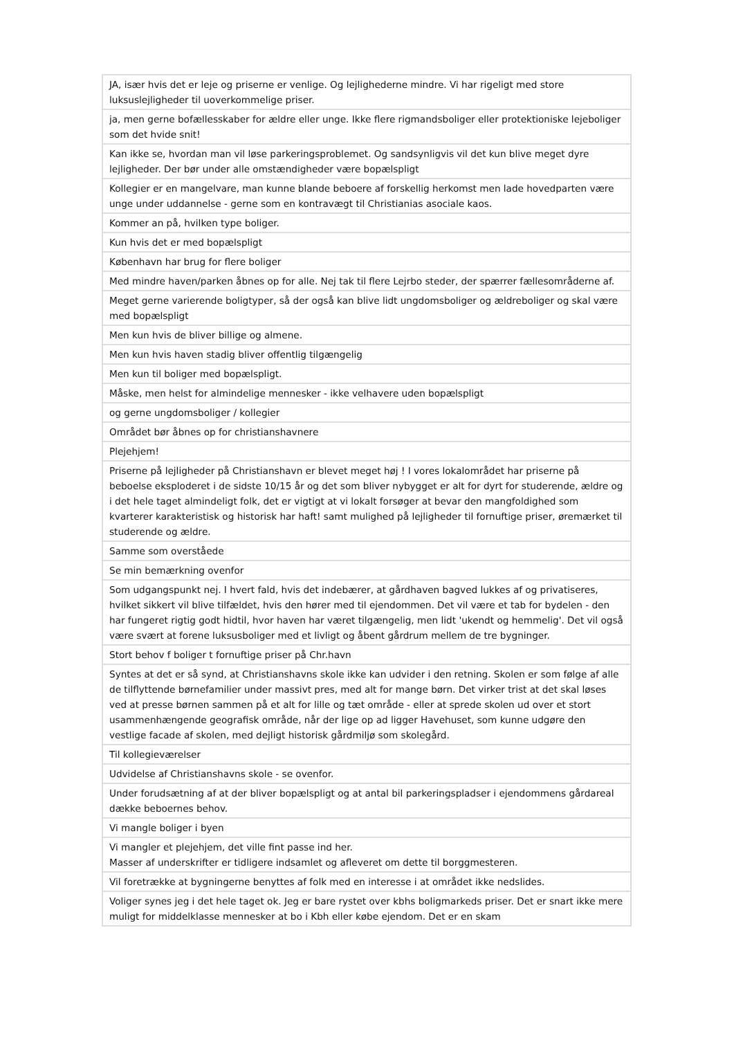| JA, især hvis det er leje og priserne er venlige. Og lejlighederne mindre. Vi har rigeligt med store luksuslejligheder til uoverkommelige priser. |
| ja, men gerne bofællesskaber for ældre eller unge. Ikke flere rigmandsboliger eller protektioniske lejeboliger som det hvide snit! |
| Kan ikke se, hvordan man vil løse parkeringsproblemet. Og sandsynligvis vil det kun blive meget dyre lejligheder. Der bør under alle omstændigheder være bopælspligt |
| Kollegier er en mangelvare, man kunne blande beboere af forskellig herkomst men lade hovedparten være unge under uddannelse - gerne som en kontravægt til Christianias asociale kaos. |
| Kommer an på, hvilken type boliger. |
| Kun hvis det er med bopælspligt |
| København har brug for flere boliger |
| Med mindre haven/parken åbnes op for alle. Nej tak til flere Lejrbo steder, der spærrer fællesområderne af. |
| Meget gerne varierende boligtyper, så der også kan blive lidt ungdomsboliger og ældreboliger og skal være med bopælspligt |
| Men kun hvis de bliver billige og almene. |
| Men kun hvis haven stadig bliver offentlig tilgængelig |
| Men kun til boliger med bopælspligt. |
| Måske, men helst for almindelige mennesker - ikke velhavere uden bopælspligt |
| og gerne ungdomsboliger / kollegier |
| Området bør åbnes op for christianshavnere |
| Plejehjem! |
| Priserne på lejligheder på Christianshavn er blevet meget høj ! I vores lokalområdet har priserne på beboelse eksploderet i de sidste 10/15 år og det som bliver nybygget er alt for dyrt for studerende, ældre og i det hele taget almindeligt folk, det er vigtigt at vi lokalt forsøger at bevar den mangfoldighed som kvarterer karakteristisk og historisk har haft! samt mulighed på lejligheder til fornuftige priser, øremærket til studerende og ældre. |
| Samme som overståede |
| Se min bemærkning ovenfor |
| Som udgangspunkt nej. I hvert fald, hvis det indebærer, at gårdhaven bagved lukkes af og privatiseres, hvilket sikkert vil blive tilfældet, hvis den hører med til ejendommen. Det vil være et tab for bydelen - den har fungeret rigtig godt hidtil, hvor haven har været tilgængelig, men lidt 'ukendt og hemmelig'. Det vil også være svært at forene luksusboliger med et livligt og åbent gårdrum mellem de tre bygninger. |
| Stort behov f boliger t fornuftige priser på Chr.havn |
| Syntes at det er så synd, at Christianshavns skole ikke kan udvider i den retning. Skolen er som følge af alle de tilflyttende børnefamilier under massivt pres, med alt for mange børn. Det virker trist at det skal løses ved at presse børnen sammen på et alt for lille og tæt område - eller at sprede skolen ud over et stort usammenhængende geografisk område, når der lige op ad ligger Havehuset, som kunne udgøre den vestlige facade af skolen, med dejligt historisk gårdmiljø som skolegård. |
| Til kollegieværelser |
| Udvidelse af Christianshavns skole - se ovenfor. |
| Under forudsætning af at der bliver bopælspligt og at antal bil parkeringspladser i ejendommens gårdareal dække beboernes behov. |
| Vi mangle boliger i byen |
| Vi mangler et plejehjem, det ville fint passe ind her. Masser af underskrifter er tidligere indsamlet og afleveret om dette til borggmesteren. |
| Vil foretrække at bygningerne benyttes af folk med en interesse i at området ikke nedslides. |
| Voliger synes jeg i det hele taget ok. Jeg er bare rystet over kbhs boligmarkeds priser. Det er snart ikke mere muligt for middelklasse mennesker at bo i Kbh eller købe ejendom. Det er en skam |